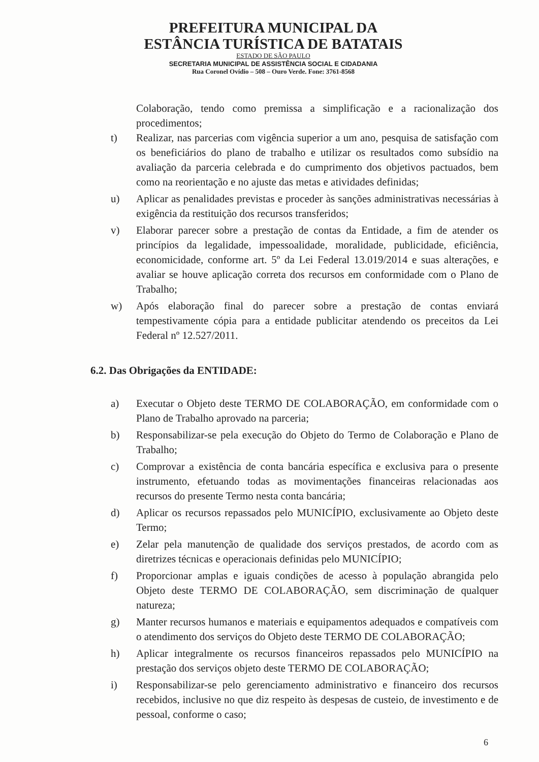PREFEITURA MUNICIPAL DA
ESTÂNCIA TURÍSTICA DE BATATAIS
ESTADO DE SÃO PAULO
SECRETARIA MUNICIPAL DE ASSISTÊNCIA SOCIAL E CIDADANIA
Rua Coronel Ovídio – 508 – Ouro Verde. Fone: 3761-8568
Colaboração, tendo como premissa a simplificação e a racionalização dos procedimentos;
t) Realizar, nas parcerias com vigência superior a um ano, pesquisa de satisfação com os beneficiários do plano de trabalho e utilizar os resultados como subsídio na avaliação da parceria celebrada e do cumprimento dos objetivos pactuados, bem como na reorientação e no ajuste das metas e atividades definidas;
u) Aplicar as penalidades previstas e proceder às sanções administrativas necessárias à exigência da restituição dos recursos transferidos;
v) Elaborar parecer sobre a prestação de contas da Entidade, a fim de atender os princípios da legalidade, impessoalidade, moralidade, publicidade, eficiência, economicidade, conforme art. 5º da Lei Federal 13.019/2014 e suas alterações, e avaliar se houve aplicação correta dos recursos em conformidade com o Plano de Trabalho;
w) Após elaboração final do parecer sobre a prestação de contas enviará tempestivamente cópia para a entidade publicitar atendendo os preceitos da Lei Federal nº 12.527/2011.
6.2. Das Obrigações da ENTIDADE:
a) Executar o Objeto deste TERMO DE COLABORAÇÃO, em conformidade com o Plano de Trabalho aprovado na parceria;
b) Responsabilizar-se pela execução do Objeto do Termo de Colaboração e Plano de Trabalho;
c) Comprovar a existência de conta bancária específica e exclusiva para o presente instrumento, efetuando todas as movimentações financeiras relacionadas aos recursos do presente Termo nesta conta bancária;
d) Aplicar os recursos repassados pelo MUNICÍPIO, exclusivamente ao Objeto deste Termo;
e) Zelar pela manutenção de qualidade dos serviços prestados, de acordo com as diretrizes técnicas e operacionais definidas pelo MUNICÍPIO;
f) Proporcionar amplas e iguais condições de acesso à população abrangida pelo Objeto deste TERMO DE COLABORAÇÃO, sem discriminação de qualquer natureza;
g) Manter recursos humanos e materiais e equipamentos adequados e compatíveis com o atendimento dos serviços do Objeto deste TERMO DE COLABORAÇÃO;
h) Aplicar integralmente os recursos financeiros repassados pelo MUNICÍPIO na prestação dos serviços objeto deste TERMO DE COLABORAÇÃO;
i) Responsabilizar-se pelo gerenciamento administrativo e financeiro dos recursos recebidos, inclusive no que diz respeito às despesas de custeio, de investimento e de pessoal, conforme o caso;
6